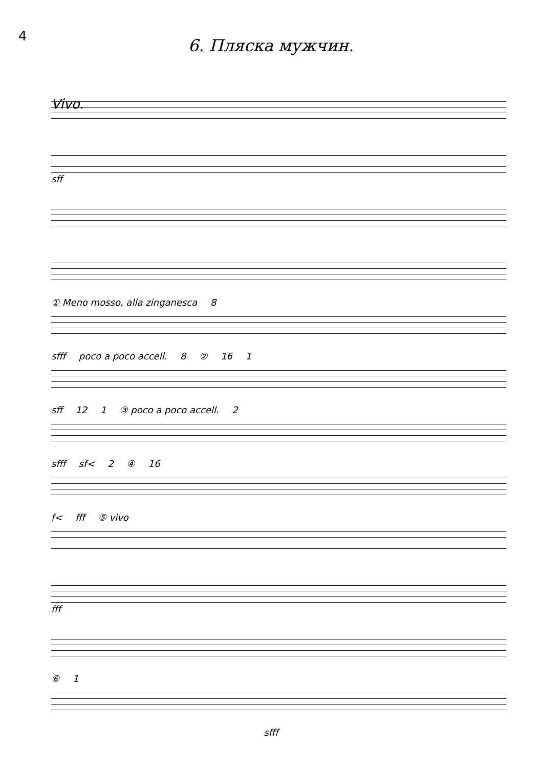4
6. Пляска мужчин.
Vivo.
sff
① Meno mosso, alla zinganesca 8
sfff poco a poco accell. 8 ② 16 1
sff 12 1 ③ poco a poco accell. 2
sfff sf< 2 ④ 16
f< fff ⑤ vivo
fff
⑥ 1
sfff